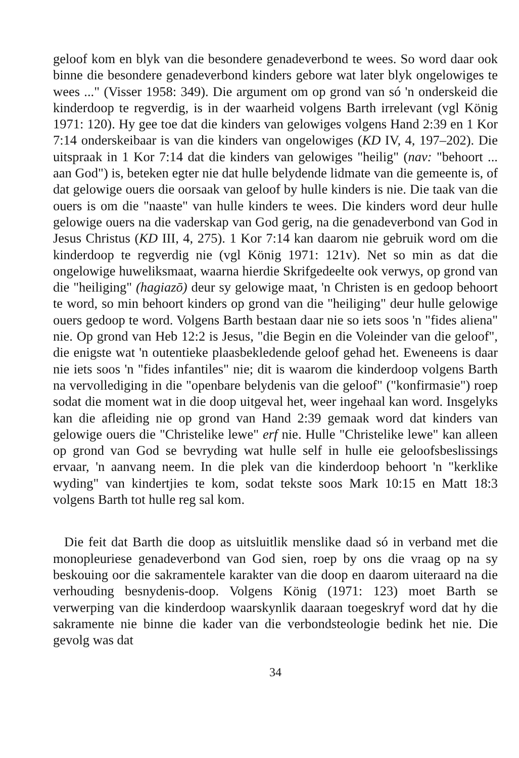geloof kom en blyk van die besondere genadeverbond te wees. So word daar ook binne die besondere genadeverbond kinders gebore wat later blyk ongelowiges te wees ..." (Visser 1958: 349). Die argument om op grond van só 'n onderskeid die kinderdoop te regverdig, is in der waarheid volgens Barth irrelevant (vgl König 1971: 120). Hy gee toe dat die kinders van gelowiges volgens Hand 2:39 en 1 Kor 7:14 onderskeibaar is van die kinders van ongelowiges (KD IV, 4, 197–202). Die uitspraak in 1 Kor 7:14 dat die kinders van gelowiges "heilig" (nav: "behoort ... aan God") is, beteken egter nie dat hulle belydende lidmate van die gemeente is, of dat gelowige ouers die oorsaak van geloof by hulle kinders is nie. Die taak van die ouers is om die "naaste" van hulle kinders te wees. Die kinders word deur hulle gelowige ouers na die vaderskap van God gerig, na die genadeverbond van God in Jesus Christus (KD III, 4, 275). 1 Kor 7:14 kan daarom nie gebruik word om die kinderdoop te regverdig nie (vgl König 1971: 121v). Net so min as dat die ongelowige huweliksmaat, waarna hierdie Skrifgedeelte ook verwys, op grond van die "heiliging" (hagiazō) deur sy gelowige maat, 'n Christen is en gedoop behoort te word, so min behoort kinders op grond van die "heiliging" deur hulle gelowige ouers gedoop te word. Volgens Barth bestaan daar nie so iets soos 'n "fides aliena" nie. Op grond van Heb 12:2 is Jesus, "die Begin en die Voleinder van die geloof", die enigste wat 'n outentieke plaasbekledende geloof gehad het. Eweneens is daar nie iets soos 'n "fides infantiles" nie; dit is waarom die kinderdoop volgens Barth na vervollediging in die "openbare belydenis van die geloof" ("konfirmasie") roep sodat die moment wat in die doop uitgeval het, weer ingehaal kan word. Insgelyks kan die afleiding nie op grond van Hand 2:39 gemaak word dat kinders van gelowige ouers die "Christelike lewe" erf nie. Hulle "Christelike lewe" kan alleen op grond van God se bevryding wat hulle self in hulle eie geloofsbeslissings ervaar, 'n aanvang neem. In die plek van die kinderdoop behoort 'n "kerklike wyding" van kindertjies te kom, sodat tekste soos Mark 10:15 en Matt 18:3 volgens Barth tot hulle reg sal kom.
Die feit dat Barth die doop as uitsluitlik menslike daad só in verband met die monopleuriese genadeverbond van God sien, roep by ons die vraag op na sy beskouing oor die sakramentele karakter van die doop en daarom uiteraard na die verhouding besnydenis-doop. Volgens König (1971: 123) moet Barth se verwerping van die kinderdoop waarskynlik daaraan toegeskryf word dat hy die sakramente nie binne die kader van die verbondsteologie bedink het nie. Die gevolg was dat
34